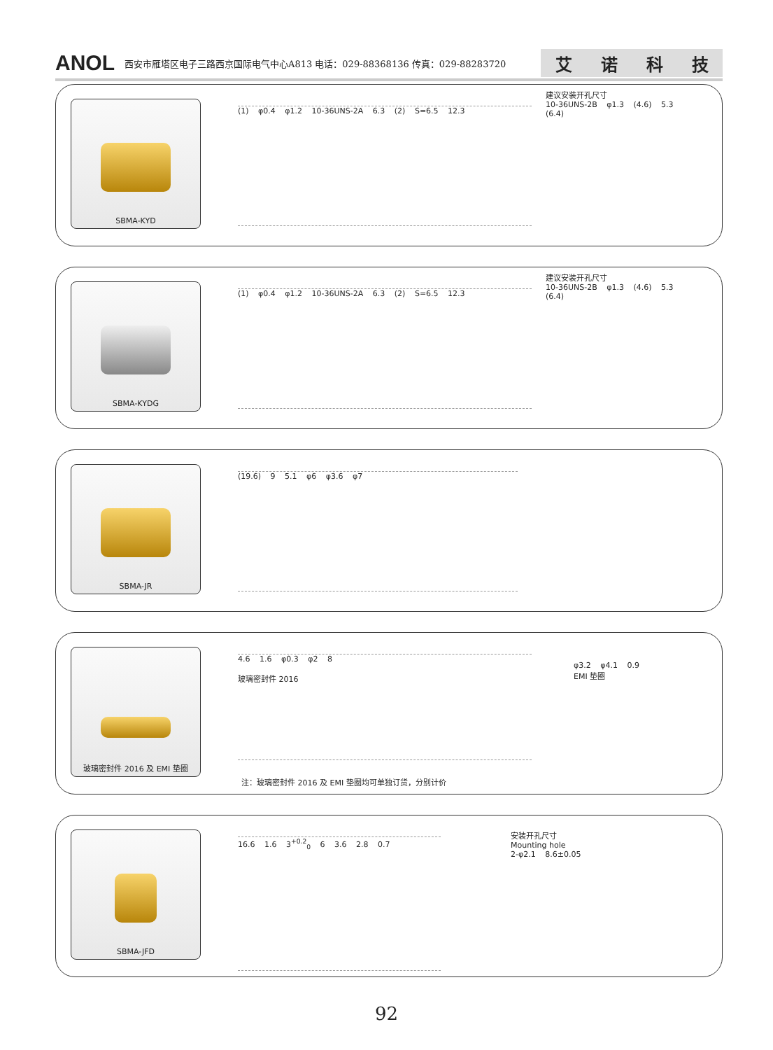ANOL 西安市雁塔区电子三路西京国际电气中心A813 电话：029-88368136 传真：029-88283720
艾诺科技
SBMA-KYD
(1) φ0.4 φ1.2 10-36UNS-2A 6.3 (2) S=6.5 12.3
建议安装开孔尺寸
10-36UNS-2B φ1.3 (4.6) 5.3 (6.4)
SBMA-KYDG
(1) φ0.4 φ1.2 10-36UNS-2A 6.3 (2) S=6.5 12.3
建议安装开孔尺寸
10-36UNS-2B φ1.3 (4.6) 5.3 (6.4)
SBMA-JR
(19.6) 9 5.1 φ6 φ3.6 φ7
玻璃密封件 2016 及 EMI 垫圈
4.6 1.6 φ0.3 φ2 8
玻璃密封件 2016
φ3.2 φ4.1 0.9
EMI 垫圈
注：玻璃密封件 2016 及 EMI 垫圈均可单独订货，分别计价
SBMA-JFD
16.6 1.6 3<sup>+0.2</sup><sub>0</sub> 6 3.6 2.8 0.7
安装开孔尺寸
Mounting hole
2-φ2.1 8.6±0.05
92